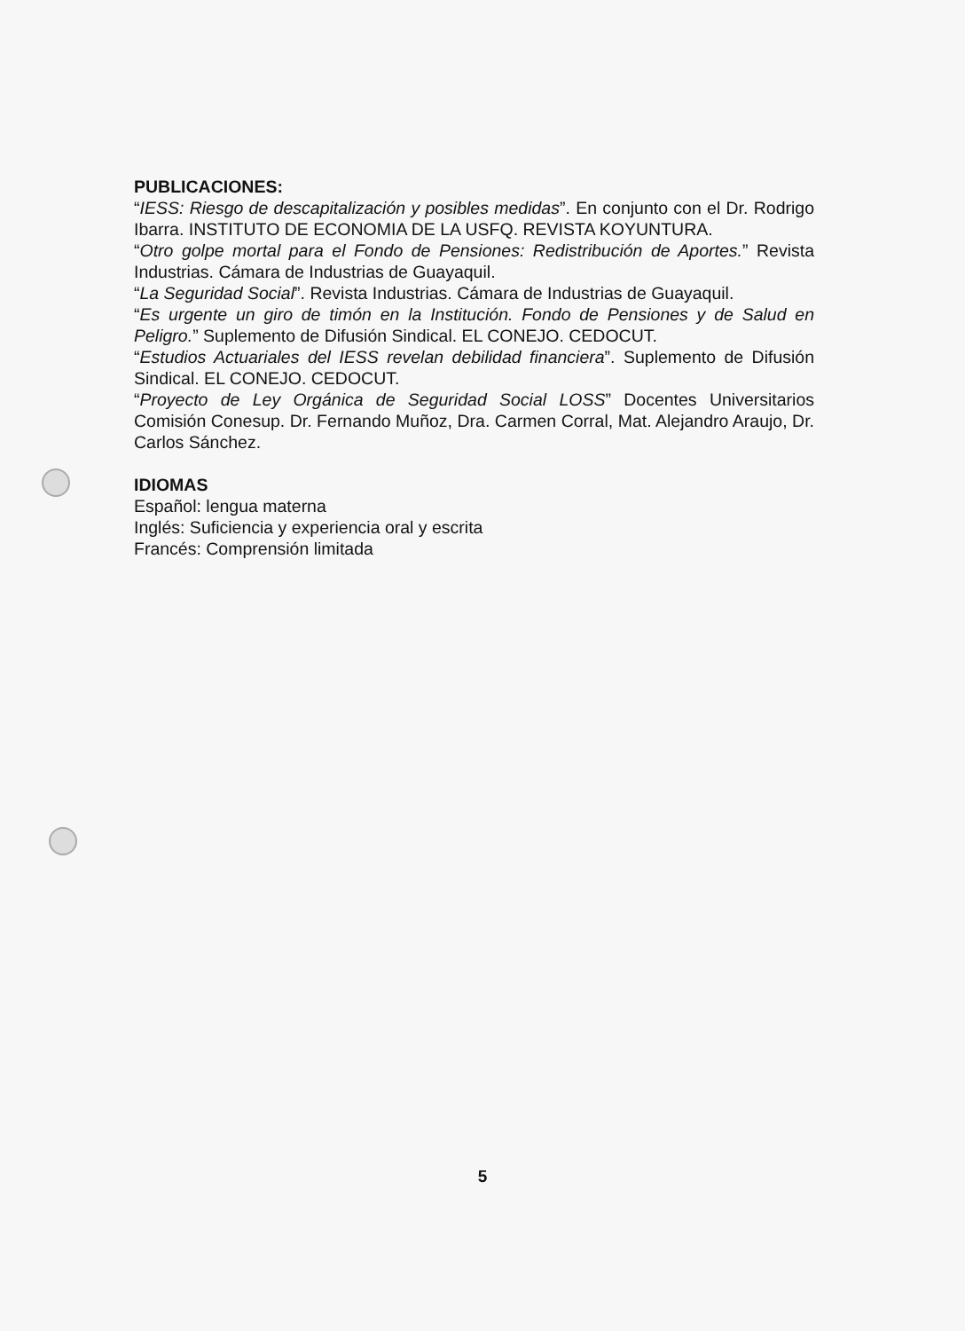PUBLICACIONES:
“IESS: Riesgo de descapitalización y posibles medidas”. En conjunto con el Dr. Rodrigo Ibarra. INSTITUTO DE ECONOMIA DE LA USFQ. REVISTA KOYUNTURA.
“Otro golpe mortal para el Fondo de Pensiones: Redistribución de Aportes.” Revista Industrias. Cámara de Industrias de Guayaquil.
“La Seguridad Social”. Revista Industrias. Cámara de Industrias de Guayaquil.
“Es urgente un giro de timón en la Institución. Fondo de Pensiones y de Salud en Peligro.” Suplemento de Difusión Sindical. EL CONEJO. CEDOCUT.
“Estudios Actuariales del IESS revelan debilidad financiera”. Suplemento de Difusión Sindical. EL CONEJO. CEDOCUT.
“Proyecto de Ley Orgánica de Seguridad Social LOSS” Docentes Universitarios Comisión Conesup. Dr. Fernando Muñoz, Dra. Carmen Corral, Mat. Alejandro Araujo, Dr. Carlos Sánchez.
IDIOMAS
Español: lengua materna
Inglés: Suficiencia y experiencia oral y escrita
Francés: Comprensión limitada
5